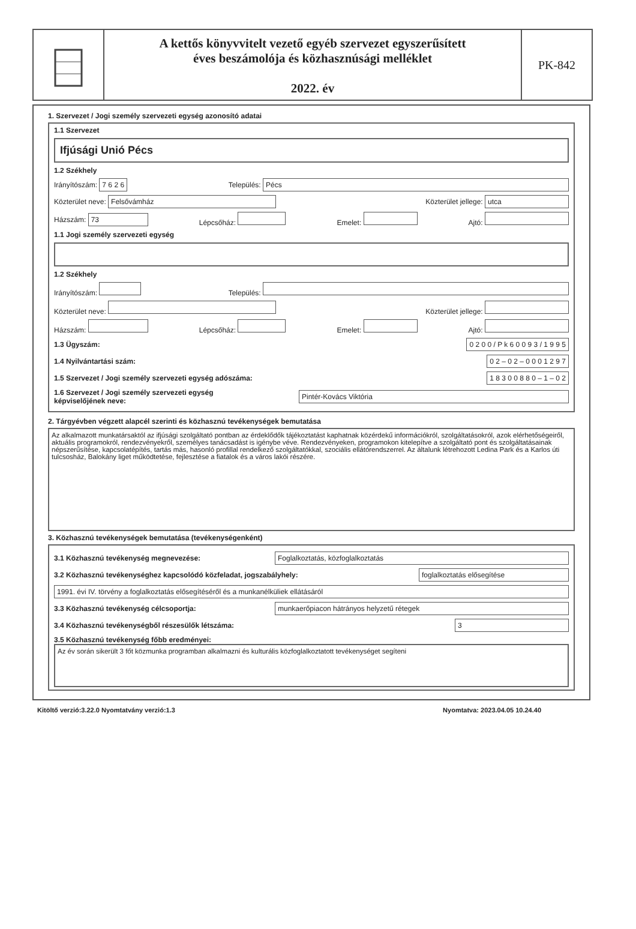A kettős könyvvitelt vezető egyéb szervezet egyszerűsített
éves beszámolója és közhasznúsági melléklet
2022. év
PK-842
1. Szervezet / Jogi személy szervezeti egység azonosító adatai
1.1 Szervezet
Ifjúsági Unió Pécs
1.2 Székhely
Irányítószám: 7 6 2 6 Település: Pécs
Közterület neve: Felsővámház Közterület jellege: utca
Házszám: 73 Lépcsőház: Emelet: Ajtó:
1.1 Jogi személy szervezeti egység
1.2 Székhely
Irányítószám: Település:
Közterület neve: Közterület jellege:
Házszám: Lépcsőház: Emelet: Ajtó:
1.3 Ügyszám: 0 2 0 0 / P k 6 0 0 9 3 / 1 9 9 5
1.4 Nyilvántartási szám: 0 2 – 0 2 – 0 0 0 1 2 9 7
1.5 Szervezet / Jogi személy szervezeti egység adószáma: 1 8 3 0 0 8 8 0 – 1 – 0 2
1.6 Szervezet / Jogi személy szervezeti egység
képviselőjének neve: Pintér-Kovács Viktória
2. Tárgyévben végzett alapcél szerinti és közhasznú tevékenységek bemutatása
Az alkalmazott munkatársaktól az ifjúsági szolgáltató pontban az érdeklődők tájékoztatást kaphatnak közérdekű információkról, szolgáltatásokról, azok elérhetőségeiről, aktuális programokról, rendezvényekről, személyes tanácsadást is igénybe véve. Rendezvényeken, programokon kitelepítve a szolgáltató pont és szolgáltatásainak népszerűsítése, kapcsolatépítés, tartás más, hasonló profillal rendelkező szolgáltatókkal, szociális ellátórendszerrel. Az általunk létrehozott Ledina Park és a Karlos úti tulcsosház, Balokány liget működtetése, fejlesztése a fiatalok és a város lakói részére.
3. Közhasznú tevékenységek bemutatása (tevékenységenként)
3.1 Közhasznú tevékenység megnevezése: Foglalkoztatás, közfoglalkoztatás
3.2 Közhasznú tevékenységhez kapcsolódó közfeladat, jogszabályhely: foglalkoztatás elősegítése
1991. évi IV. törvény a foglalkoztatás elősegítéséről és a munkanélküliek ellátásáról
3.3 Közhasznú tevékenység célcsoportja: munkaerőpiacon hátrányos helyzetű rétegek
3.4 Közhasznú tevékenységből részesülők létszáma: 3
3.5 Közhasznú tevékenység főbb eredményei:
Az év során sikerült 3 főt közmunka programban alkalmazni és kulturális közfoglalkoztatott tevékenységet segíteni
Kitöltő verzió:3.22.0 Nyomtatvány verzió:1.3 Nyomtatva: 2023.04.05 10.24.40